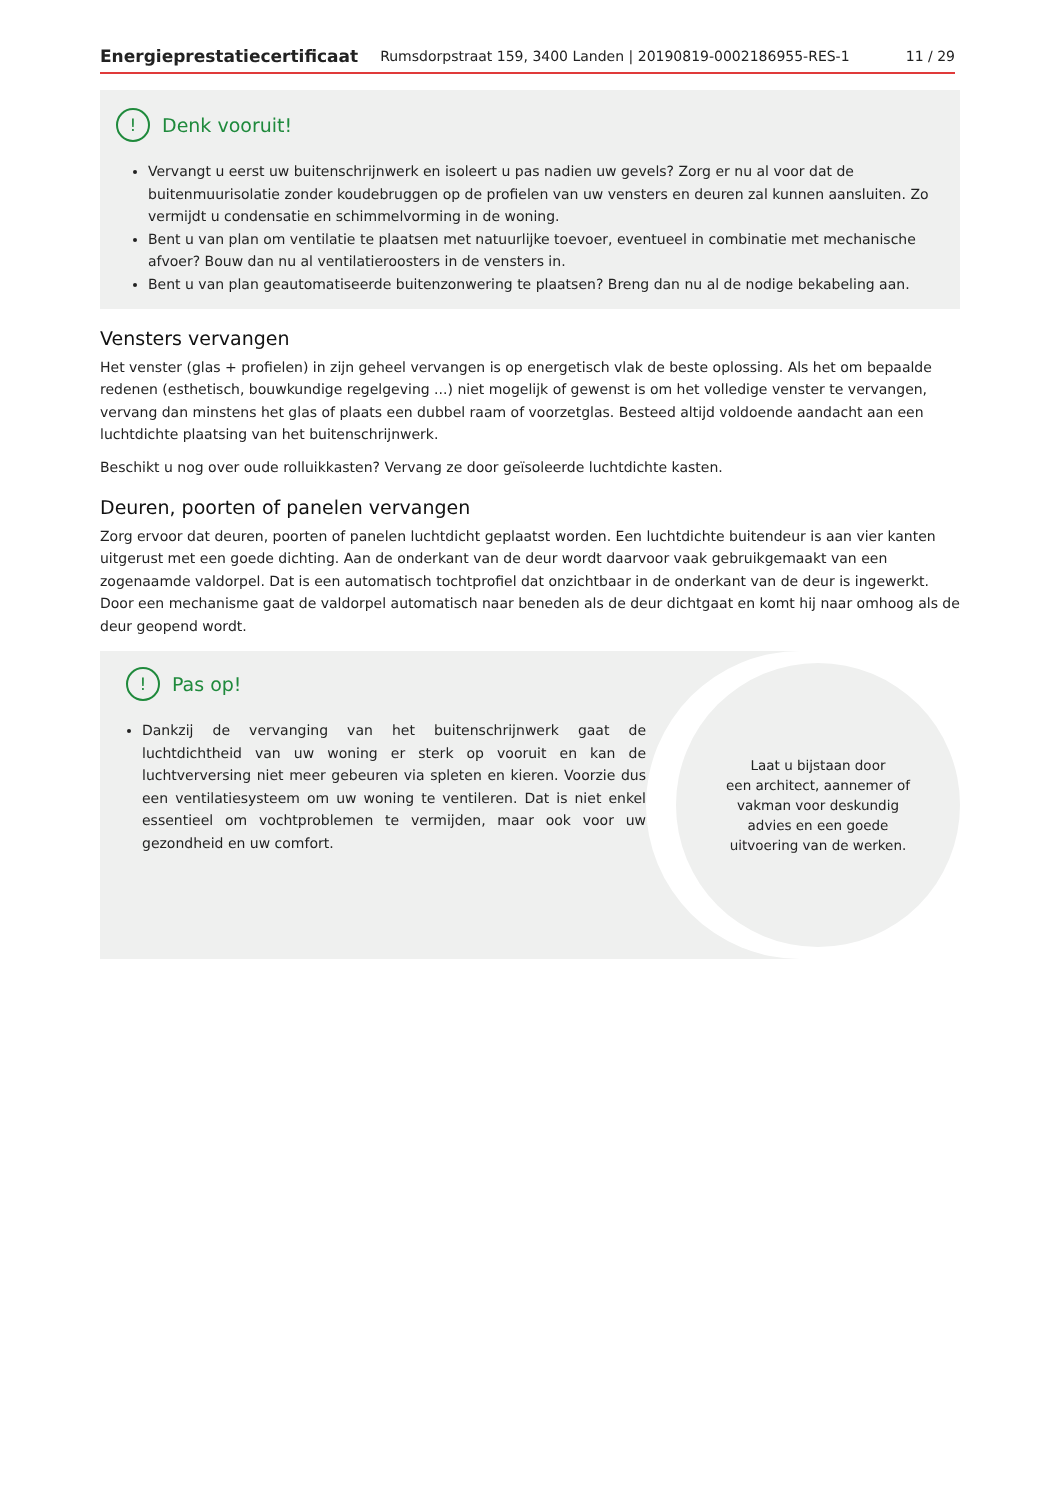Energieprestatiecertificaat Rumsdorpstraat 159, 3400 Landen | 20190819-0002186955-RES-1 11 / 29
! Denk vooruit!
Vervangt u eerst uw buitenschrijnwerk en isoleert u pas nadien uw gevels? Zorg er nu al voor dat de buitenmuurisolatie zonder koudebruggen op de profielen van uw vensters en deuren zal kunnen aansluiten. Zo vermijdt u condensatie en schimmelvorming in de woning.
Bent u van plan om ventilatie te plaatsen met natuurlijke toevoer, eventueel in combinatie met mechanische afvoer? Bouw dan nu al ventilatieroosters in de vensters in.
Bent u van plan geautomatiseerde buitenzonwering te plaatsen? Breng dan nu al de nodige bekabeling aan.
Vensters vervangen
Het venster (glas + profielen) in zijn geheel vervangen is op energetisch vlak de beste oplossing. Als het om bepaalde redenen (esthetisch, bouwkundige regelgeving ...) niet mogelijk of gewenst is om het volledige venster te vervangen, vervang dan minstens het glas of plaats een dubbel raam of voorzetglas. Besteed altijd voldoende aandacht aan een luchtdichte plaatsing van het buitenschrijnwerk.
Beschikt u nog over oude rolluikkasten? Vervang ze door geïsoleerde luchtdichte kasten.
Deuren, poorten of panelen vervangen
Zorg ervoor dat deuren, poorten of panelen luchtdicht geplaatst worden. Een luchtdichte buitendeur is aan vier kanten uitgerust met een goede dichting. Aan de onderkant van de deur wordt daarvoor vaak gebruikgemaakt van een zogenaamde valdorpel. Dat is een automatisch tochtprofiel dat onzichtbaar in de onderkant van de deur is ingewerkt. Door een mechanisme gaat de valdorpel automatisch naar beneden als de deur dichtgaat en komt hij naar omhoog als de deur geopend wordt.
! Pas op!
Dankzij de vervanging van het buitenschrijnwerk gaat de luchtdichtheid van uw woning er sterk op vooruit en kan de luchtverversing niet meer gebeuren via spleten en kieren. Voorzie dus een ventilatiesysteem om uw woning te ventileren. Dat is niet enkel essentieel om vochtproblemen te vermijden, maar ook voor uw gezondheid en uw comfort.
Laat u bijstaan door
een architect, aannemer of
vakman voor deskundig
advies en een goede
uitvoering van de werken.